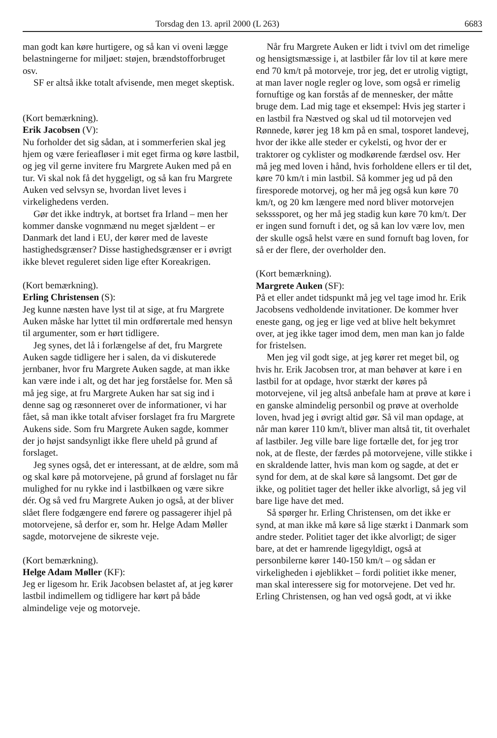Torsdag den 13. april 2000 (L 263) 6683
man godt kan køre hurtigere, og så kan vi oveni lægge belastningerne for miljøet: støjen, brændstofforbruget osv.
SF er altså ikke totalt afvisende, men meget skeptisk.
(Kort bemærkning).
Erik Jacobsen (V):
Nu forholder det sig sådan, at i sommerferien skal jeg hjem og være ferieafløser i mit eget firma og køre lastbil, og jeg vil gerne invitere fru Margrete Auken med på en tur. Vi skal nok få det hyggeligt, og så kan fru Margrete Auken ved selvsyn se, hvordan livet leves i virkelighedens verden.
Gør det ikke indtryk, at bortset fra Irland – men her kommer danske vognmænd nu meget sjældent – er Danmark det land i EU, der kører med de laveste hastighedsgrænser? Disse hastighedsgrænser er i øvrigt ikke blevet reguleret siden lige efter Koreakrigen.
(Kort bemærkning).
Erling Christensen (S):
Jeg kunne næsten have lyst til at sige, at fru Margrete Auken måske har lyttet til min ordførertale med hensyn til argumenter, som er hørt tidligere.
Jeg synes, det lå i forlængelse af det, fru Margrete Auken sagde tidligere her i salen, da vi diskuterede jernbaner, hvor fru Margrete Auken sagde, at man ikke kan være inde i alt, og det har jeg forståelse for. Men så må jeg sige, at fru Margrete Auken har sat sig ind i denne sag og ræsonneret over de informationer, vi har fået, så man ikke totalt afviser forslaget fra fru Margrete Aukens side. Som fru Margrete Auken sagde, kommer der jo højst sandsynligt ikke flere uheld på grund af forslaget.
Jeg synes også, det er interessant, at de ældre, som må og skal køre på motorvejene, på grund af forslaget nu får mulighed for nu rykke ind i lastbilkøen og være sikre dér. Og så ved fru Margrete Auken jo også, at der bliver slået flere fodgængere end førere og passagerer ihjel på motorvejene, så derfor er, som hr. Helge Adam Møller sagde, motorvejene de sikreste veje.
(Kort bemærkning).
Helge Adam Møller (KF):
Jeg er ligesom hr. Erik Jacobsen belastet af, at jeg kører lastbil indimellem og tidligere har kørt på både almindelige veje og motorveje.
Når fru Margrete Auken er lidt i tvivl om det rimelige og hensigtsmæssige i, at lastbiler får lov til at køre mere end 70 km/t på motorveje, tror jeg, det er utrolig vigtigt, at man laver nogle regler og love, som også er rimelig fornuftige og kan forstås af de mennesker, der måtte bruge dem. Lad mig tage et eksempel: Hvis jeg starter i en lastbil fra Næstved og skal ud til motorvejen ved Rønnede, kører jeg 18 km på en smal, tosporet landevej, hvor der ikke alle steder er cykelsti, og hvor der er traktorer og cyklister og modkørende færdsel osv. Her må jeg med loven i hånd, hvis forholdene ellers er til det, køre 70 km/t i min lastbil. Så kommer jeg ud på den firesporede motorvej, og her må jeg også kun køre 70 km/t, og 20 km længere med nord bliver motorvejen seksssporet, og her må jeg stadig kun køre 70 km/t. Der er ingen sund fornuft i det, og så kan lov være lov, men der skulle også helst være en sund fornuft bag loven, for så er der flere, der overholder den.
(Kort bemærkning).
Margrete Auken (SF):
På et eller andet tidspunkt må jeg vel tage imod hr. Erik Jacobsens vedholdende invitationer. De kommer hver eneste gang, og jeg er lige ved at blive helt bekymret over, at jeg ikke tager imod dem, men man kan jo falde for fristelsen.
Men jeg vil godt sige, at jeg kører ret meget bil, og hvis hr. Erik Jacobsen tror, at man behøver at køre i en lastbil for at opdage, hvor stærkt der køres på motorvejene, vil jeg altså anbefale ham at prøve at køre i en ganske almindelig personbil og prøve at overholde loven, hvad jeg i øvrigt altid gør. Så vil man opdage, at når man kører 110 km/t, bliver man altså tit, tit overhalet af lastbiler. Jeg ville bare lige fortælle det, for jeg tror nok, at de fleste, der færdes på motorvejene, ville stikke i en skraldende latter, hvis man kom og sagde, at det er synd for dem, at de skal køre så langsomt. Det gør de ikke, og politiet tager det heller ikke alvorligt, så jeg vil bare lige have det med.
Så spørger hr. Erling Christensen, om det ikke er synd, at man ikke må køre så lige stærkt i Danmark som andre steder. Politiet tager det ikke alvorligt; de siger bare, at det er hamrende ligegyldigt, også at personbilerne kører 140-150 km/t – og sådan er virkeligheden i øjeblikket – fordi politiet ikke mener, man skal interessere sig for motorvejene. Det ved hr. Erling Christensen, og han ved også godt, at vi ikke